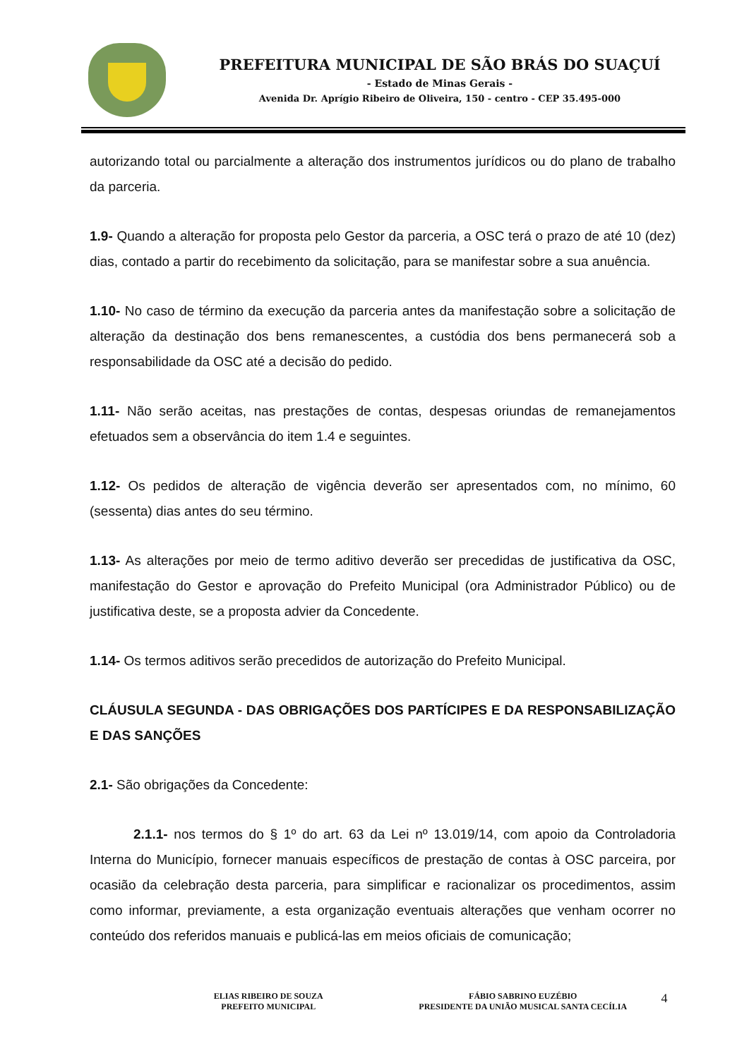PREFEITURA MUNICIPAL DE SÃO BRÁS DO SUAÇUÍ
- Estado de Minas Gerais -
Avenida Dr. Aprígio Ribeiro de Oliveira, 150 - centro - CEP 35.495-000
autorizando total ou parcialmente a alteração dos instrumentos jurídicos ou do plano de trabalho da parceria.
1.9- Quando a alteração for proposta pelo Gestor da parceria, a OSC terá o prazo de até 10 (dez) dias, contado a partir do recebimento da solicitação, para se manifestar sobre a sua anuência.
1.10- No caso de término da execução da parceria antes da manifestação sobre a solicitação de alteração da destinação dos bens remanescentes, a custódia dos bens permanecerá sob a responsabilidade da OSC até a decisão do pedido.
1.11- Não serão aceitas, nas prestações de contas, despesas oriundas de remanejamentos efetuados sem a observância do item 1.4 e seguintes.
1.12- Os pedidos de alteração de vigência deverão ser apresentados com, no mínimo, 60 (sessenta) dias antes do seu término.
1.13- As alterações por meio de termo aditivo deverão ser precedidas de justificativa da OSC, manifestação do Gestor e aprovação do Prefeito Municipal (ora Administrador Público) ou de justificativa deste, se a proposta advier da Concedente.
1.14- Os termos aditivos serão precedidos de autorização do Prefeito Municipal.
CLÁUSULA SEGUNDA - DAS OBRIGAÇÕES DOS PARTÍCIPES E DA RESPONSABILIZAÇÃO E DAS SANÇÕES
2.1- São obrigações da Concedente:
2.1.1- nos termos do § 1º do art. 63 da Lei nº 13.019/14, com apoio da Controladoria Interna do Município, fornecer manuais específicos de prestação de contas à OSC parceira, por ocasião da celebração desta parceria, para simplificar e racionalizar os procedimentos, assim como informar, previamente, a esta organização eventuais alterações que venham ocorrer no conteúdo dos referidos manuais e publicá-las em meios oficiais de comunicação;
ELIAS RIBEIRO DE SOUZA
PREFEITO MUNICIPAL
FÁBIO SABRINO EUZÉBIO
PRESIDENTE DA UNIÃO MUSICAL SANTA CECÍLIA
4